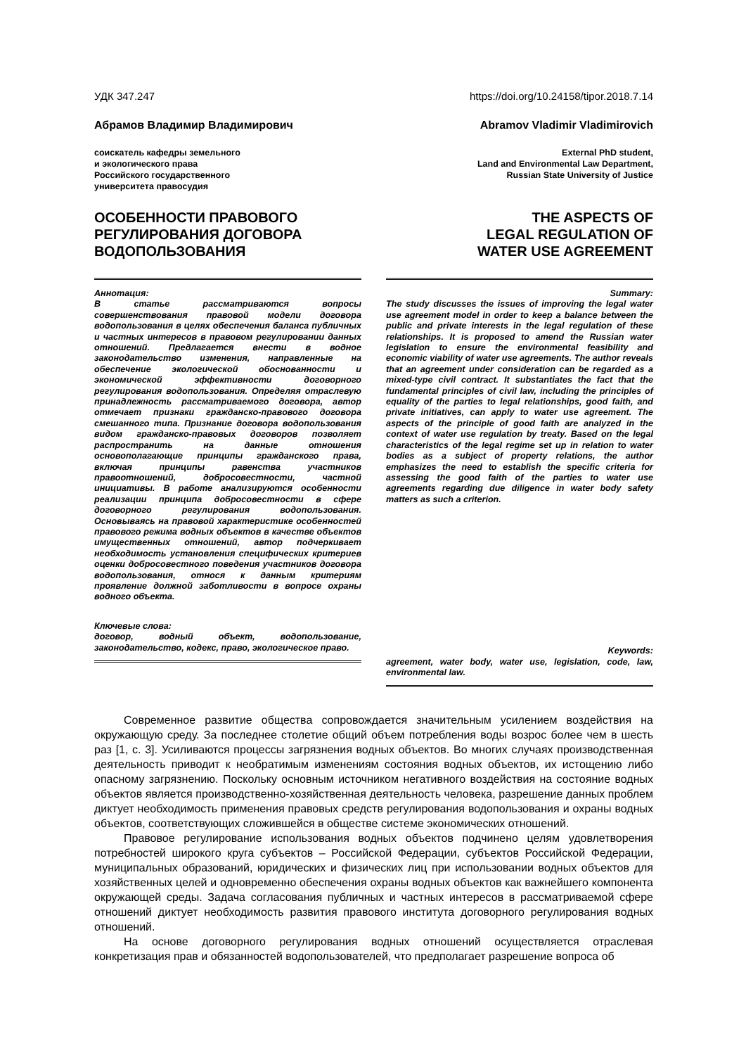УДК 347.247 https://doi.org/10.24158/tipor.2018.7.14
Абрамов Владимир Владимирович
соискатель кафедры земельного
и экологического права
Российского государственного
университета правосудия
ОСОБЕННОСТИ ПРАВОВОГО
РЕГУЛИРОВАНИЯ ДОГОВОРА
ВОДОПОЛЬЗОВАНИЯ
Аннотация:
В статье рассматриваются вопросы совершенствования правовой модели договора водопользования в целях обеспечения баланса публичных и частных интересов в правовом регулировании данных отношений. Предлагается внести в водное законодательство изменения, направленные на обеспечение экологической обоснованности и экономической эффективности договорного регулирования водопользования. Определяя отраслевую принадлежность рассматриваемого договора, автор отмечает признаки гражданско-правового договора смешанного типа. Признание договора водопользования видом гражданско-правовых договоров позволяет распространить на данные отношения основополагающие принципы гражданского права, включая принципы равенства участников правоотношений, добросовестности, частной инициативы. В работе анализируются особенности реализации принципа добросовестности в сфере договорного регулирования водопользования. Основываясь на правовой характеристике особенностей правового режима водных объектов в качестве объектов имущественных отношений, автор подчеркивает необходимость установления специфических критериев оценки добросовестного поведения участников договора водопользования, относя к данным критериям проявление должной заботливости в вопросе охраны водного объекта.
Ключевые слова:
договор, водный объект, водопользование, законодательство, кодекс, право, экологическое право.
Abramov Vladimir Vladimirovich
External PhD student,
Land and Environmental Law Department,
Russian State University of Justice
THE ASPECTS OF
LEGAL REGULATION OF
WATER USE AGREEMENT
Summary:
The study discusses the issues of improving the legal water use agreement model in order to keep a balance between the public and private interests in the legal regulation of these relationships. It is proposed to amend the Russian water legislation to ensure the environmental feasibility and economic viability of water use agreements. The author reveals that an agreement under consideration can be regarded as a mixed-type civil contract. It substantiates the fact that the fundamental principles of civil law, including the principles of equality of the parties to legal relationships, good faith, and private initiatives, can apply to water use agreement. The aspects of the principle of good faith are analyzed in the context of water use regulation by treaty. Based on the legal characteristics of the legal regime set up in relation to water bodies as a subject of property relations, the author emphasizes the need to establish the specific criteria for assessing the good faith of the parties to water use agreements regarding due diligence in water body safety matters as such a criterion.
Keywords:
agreement, water body, water use, legislation, code, law, environmental law.
Современное развитие общества сопровождается значительным усилением воздействия на окружающую среду. За последнее столетие общий объем потребления воды возрос более чем в шесть раз [1, с. 3]. Усиливаются процессы загрязнения водных объектов. Во многих случаях производственная деятельность приводит к необратимым изменениям состояния водных объектов, их истощению либо опасному загрязнению. Поскольку основным источником негативного воздействия на состояние водных объектов является производственно-хозяйственная деятельность человека, разрешение данных проблем диктует необходимость применения правовых средств регулирования водопользования и охраны водных объектов, соответствующих сложившейся в обществе системе экономических отношений.
Правовое регулирование использования водных объектов подчинено целям удовлетворения потребностей широкого круга субъектов – Российской Федерации, субъектов Российской Федерации, муниципальных образований, юридических и физических лиц при использовании водных объектов для хозяйственных целей и одновременно обеспечения охраны водных объектов как важнейшего компонента окружающей среды. Задача согласования публичных и частных интересов в рассматриваемой сфере отношений диктует необходимость развития правового института договорного регулирования водных отношений.
На основе договорного регулирования водных отношений осуществляется отраслевая конкретизация прав и обязанностей водопользователей, что предполагает разрешение вопроса об